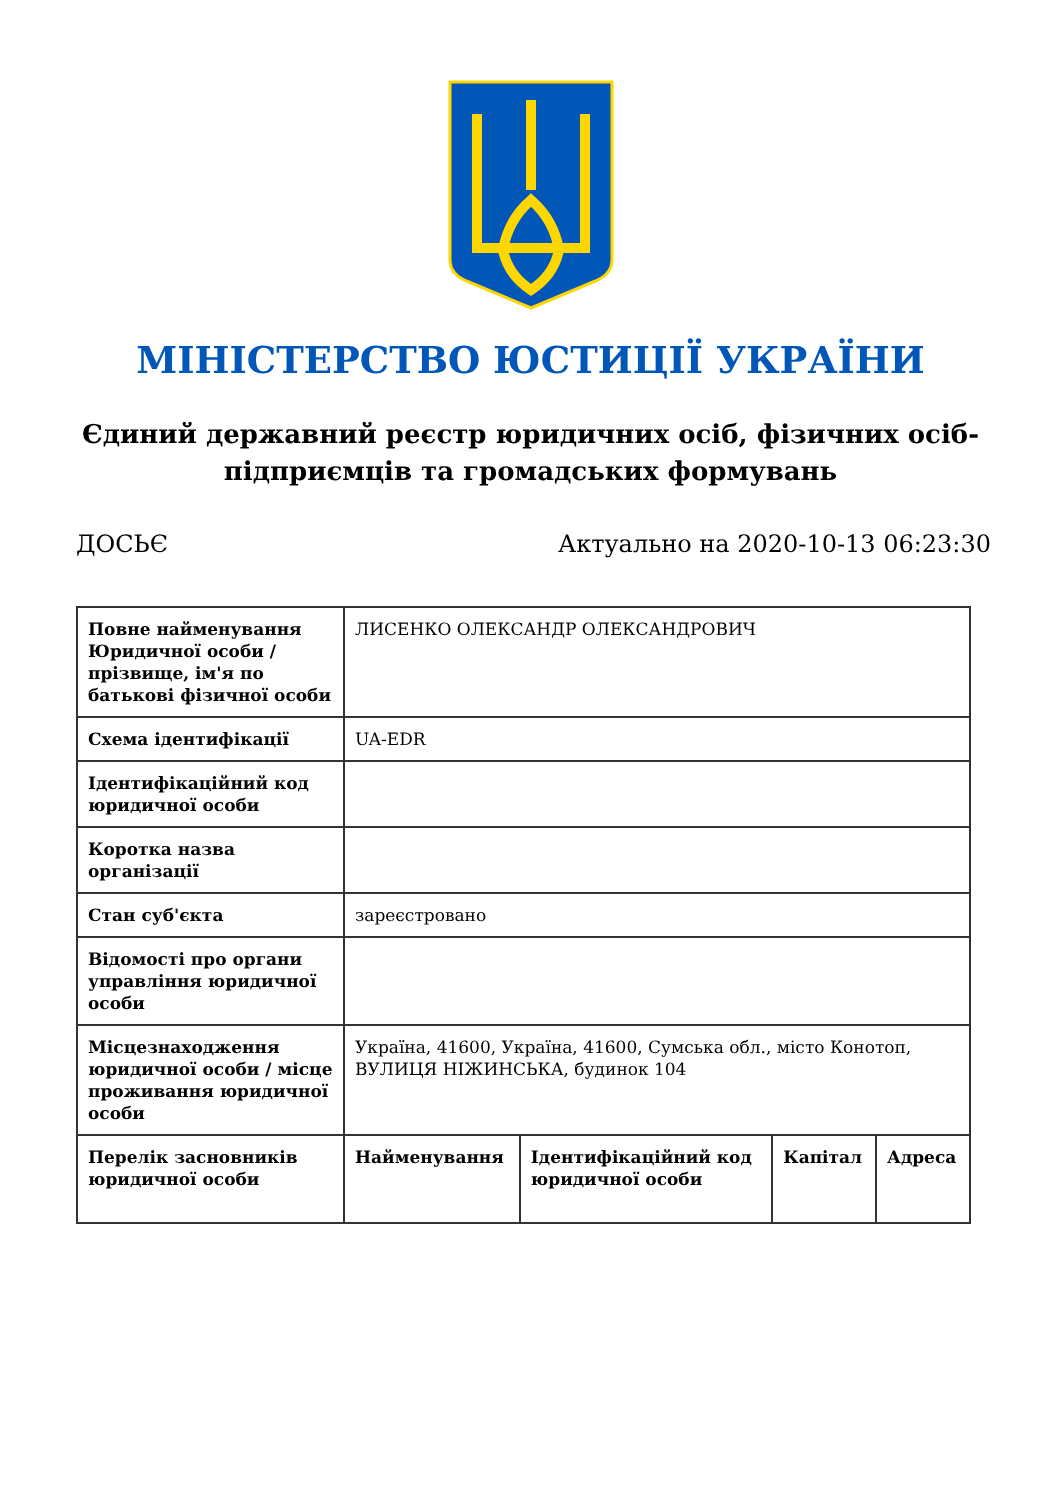МІНІСТЕРСТВО ЮСТИЦІЇ УКРАЇНИ
Єдиний державний реєстр юридичних осіб, фізичних осіб-підприємців та громадських формувань
ДОСЬЄ Актуально на 2020-10-13 06:23:30
| Повне найменування Юридичної особи / прізвище, ім'я по батькові фізичної особи | ЛИСЕНКО ОЛЕКСАНДР ОЛЕКСАНДРОВИЧ | | | |
| Схема ідентифікації | UA-EDR | | | |
| Ідентифікаційний код юридичної особи | | | | |
| Коротка назва організації | | | | |
| Стан суб'єкта | зареєстровано | | | |
| Відомості про органи управління юридичної особи | | | | |
| Місцезнаходження юридичної особи / місце проживання юридичної особи | Україна, 41600, Україна, 41600, Сумська обл., місто Конотоп, ВУЛИЦЯ НІЖИНСЬКА, будинок 104 | | | |
| Перелік засновників юридичної особи | Найменування | Ідентифікаційний код юридичної особи | Капітал | Адреса |